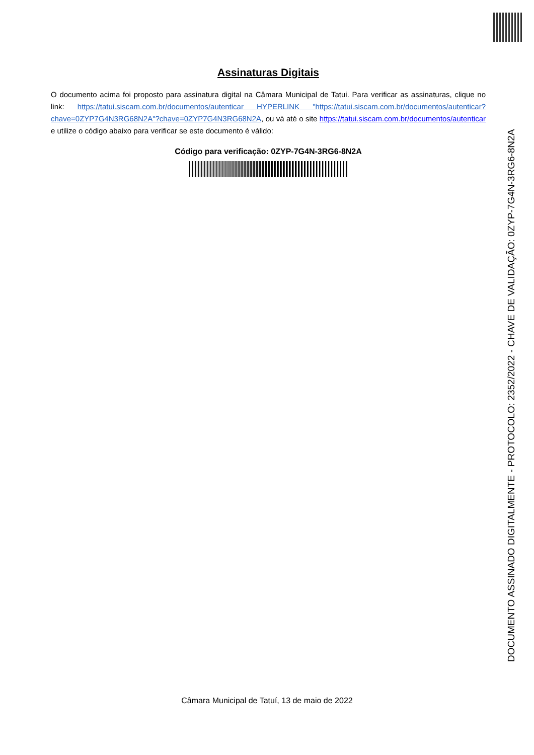Assinaturas Digitais
O documento acima foi proposto para assinatura digital na Câmara Municipal de Tatui. Para verificar as assinaturas, clique no link: https://tatui.siscam.com.br/documentos/autenticar HYPERLINK "https://tatui.siscam.com.br/documentos/autenticar?chave=0ZYP7G4N3RG68N2A"?chave=0ZYP7G4N3RG68N2A, ou vá até o site https://tatui.siscam.com.br/documentos/autenticar e utilize o código abaixo para verificar se este documento é válido:
Código para verificação: 0ZYP-7G4N-3RG6-8N2A
DOCUMENTO ASSINADO DIGITALMENTE - PROTOCOLO: 2352/2022 - CHAVE DE VALIDAÇÃO: 0ZYP-7G4N-3RG6-8N2A
Câmara Municipal de Tatuí, 13 de maio de 2022